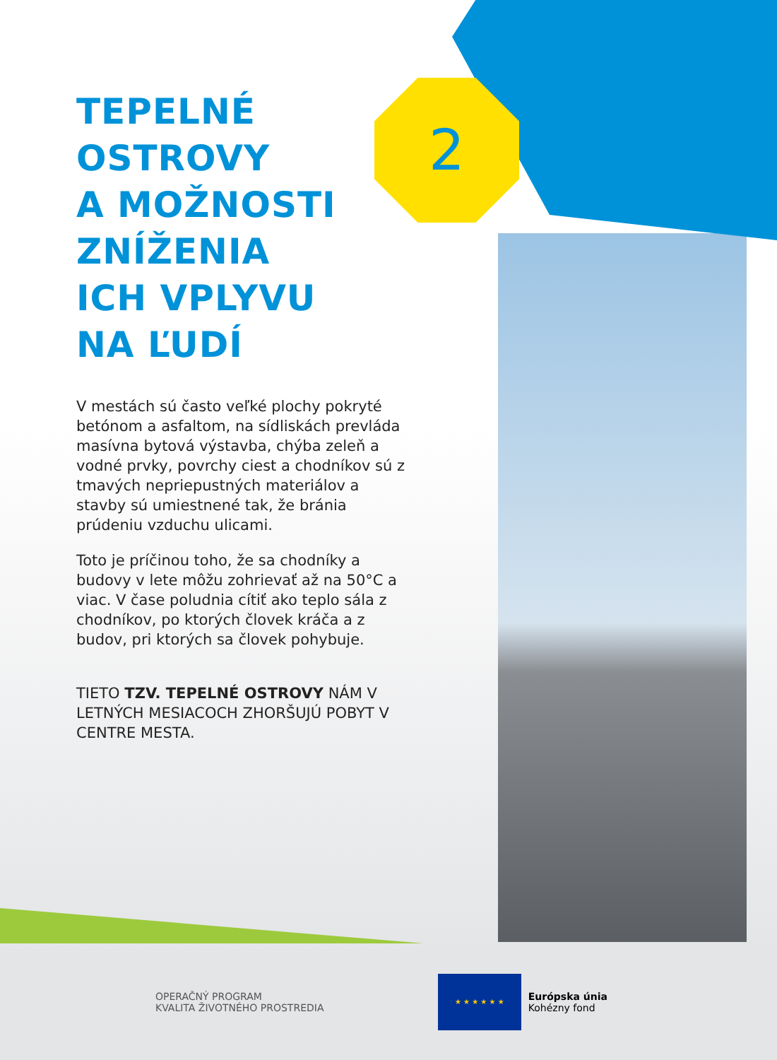2
TEPELNÉ
OSTROVY
A MOŽNOSTI
ZNÍŽENIA
ICH VPLYVU
NA ĽUDÍ
V mestách sú často veľké plochy pokryté betónom a asfaltom, na sídliskách prevláda masívna bytová výstavba, chýba zeleň a vodné prvky, povrchy ciest a chodníkov sú z tmavých nepriepustných materiálov a stavby sú umiestnené tak, že bránia prúdeniu vzduchu ulicami.
Toto je príčinou toho, že sa chodníky a budovy v lete môžu zohrievať až na 50°C a viac. V čase poludnia cítiť ako teplo sála z chodníkov, po ktorých človek kráča a z budov, pri ktorých sa človek pohybuje.
TIETO TZV. TEPELNÉ OSTROVY NÁM V LETNÝCH MESIACOCH ZHORŠUJÚ POBYT V CENTRE MESTA.
OPERAČNÝ PROGRAM
KVALITA ŽIVOTNÉHO PROSTREDIA
★ ★ ★ ★ ★ ★
Európska únia
Kohézny fond